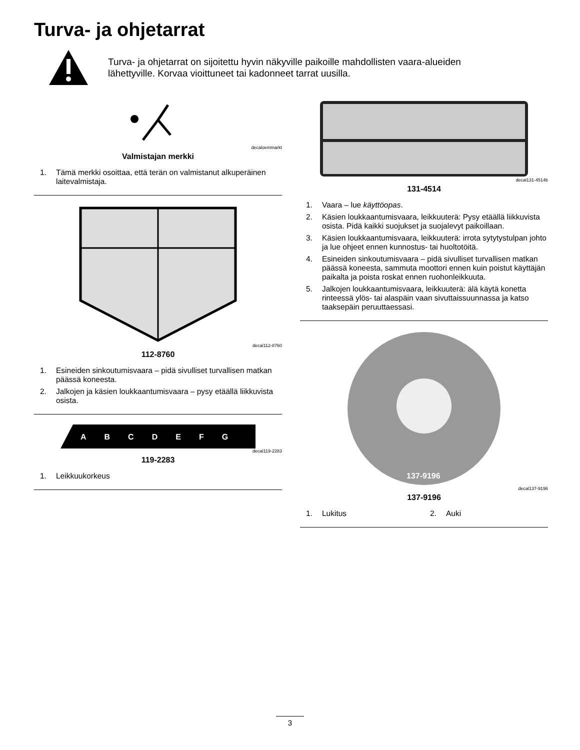Turva- ja ohjetarrat
Turva- ja ohjetarrat on sijoitettu hyvin näkyville paikoille mahdollisten vaara-alueiden lähettyville. Korvaa vioittuneet tai kadonneet tarrat uusilla.
decaloemmarkt
Valmistajan merkki
1. Tämä merkki osoittaa, että terän on valmistanut alkuperäinen laitevalmistaja.
decal112-8760
112-8760
1. Esineiden sinkoutumisvaara – pidä sivulliset turvallisen matkan päässä koneesta.
2. Jalkojen ja käsien loukkaantumisvaara – pysy etäällä liikkuvista osista.
ABCDEFG
decal119-2283
119-2283
1. Leikkuukorkeus
decal131-4514b
131-4514
1. Vaara – lue käyttöopas.
2. Käsien loukkaantumisvaara, leikkuuterä: Pysy etäällä liikkuvista osista. Pidä kaikki suojukset ja suojalevyt paikoillaan.
3. Käsien loukkaantumisvaara, leikkuuterä: irrota sytytystulpan johto ja lue ohjeet ennen kunnostus- tai huoltotöitä.
4. Esineiden sinkoutumisvaara – pidä sivulliset turvallisen matkan päässä koneesta, sammuta moottori ennen kuin poistut käyttäjän paikalta ja poista roskat ennen ruohonleikkuuta.
5. Jalkojen loukkaantumisvaara, leikkuuterä: älä käytä konetta rinteessä ylös- tai alaspäin vaan sivuttaissuunnassa ja katso taaksepäin peruuttaessasi.
137-9196
decal137-9196
137-9196
1. Lukitus 2. Auki
3